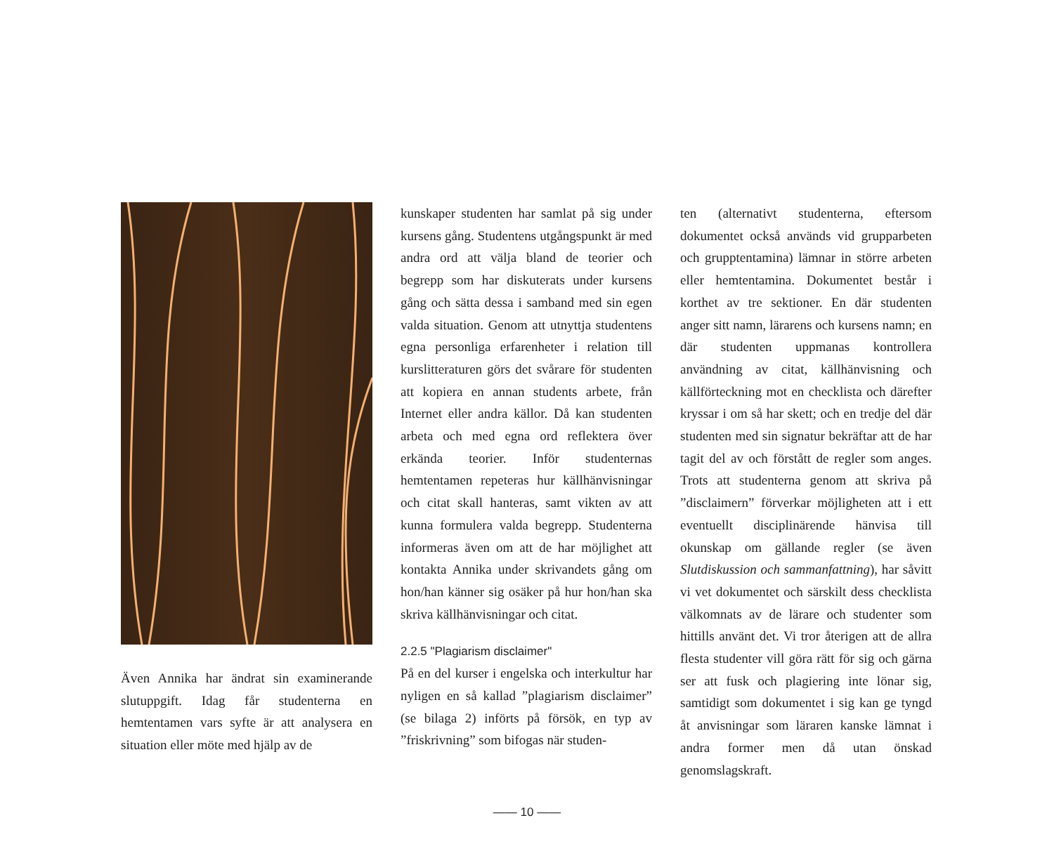Även Annika har ändrat sin examinerande slutuppgift. Idag får studenterna en hemtentamen vars syfte är att analysera en situation eller möte med hjälp av de
kunskaper studenten har samlat på sig under kursens gång. Studentens utgångspunkt är med andra ord att välja bland de teorier och begrepp som har diskuterats under kursens gång och sätta dessa i samband med sin egen valda situation. Genom att utnyttja studentens egna personliga erfarenheter i relation till kurslitteraturen görs det svårare för studenten att kopiera en annan students arbete, från Internet eller andra källor. Då kan studenten arbeta och med egna ord reflektera över erkända teorier. Inför studenternas hemtentamen repeteras hur källhänvisningar och citat skall hanteras, samt vikten av att kunna formulera valda begrepp. Studenterna informeras även om att de har möjlighet att kontakta Annika under skrivandets gång om hon/han känner sig osäker på hur hon/han ska skriva källhänvisningar och citat.
2.2.5 "Plagiarism disclaimer"
På en del kurser i engelska och interkultur har nyligen en så kallad ”plagiarism disclaimer” (se bilaga 2) införts på försök, en typ av ”friskrivning” som bifogas när studen-
ten (alternativt studenterna, eftersom dokumentet också används vid grupparbeten och grupptentamina) lämnar in större arbeten eller hemtentamina. Dokumentet består i korthet av tre sektioner. En där studenten anger sitt namn, lärarens och kursens namn; en där studenten uppmanas kontrollera användning av citat, källhänvisning och källförteckning mot en checklista och därefter kryssar i om så har skett; och en tredje del där studenten med sin signatur bekräftar att de har tagit del av och förstått de regler som anges. Trots att studenterna genom att skriva på ”disclaimern” förverkar möjligheten att i ett eventuellt disciplinärende hänvisa till okunskap om gällande regler (se även Slutdiskussion och sammanfattning), har såvitt vi vet dokumentet och särskilt dess checklista välkomnats av de lärare och studenter som hittills använt det. Vi tror återigen att de allra flesta studenter vill göra rätt för sig och gärna ser att fusk och plagiering inte lönar sig, samtidigt som dokumentet i sig kan ge tyngd åt anvisningar som läraren kanske lämnat i andra former men då utan önskad genomslagskraft.
—— 10 ——